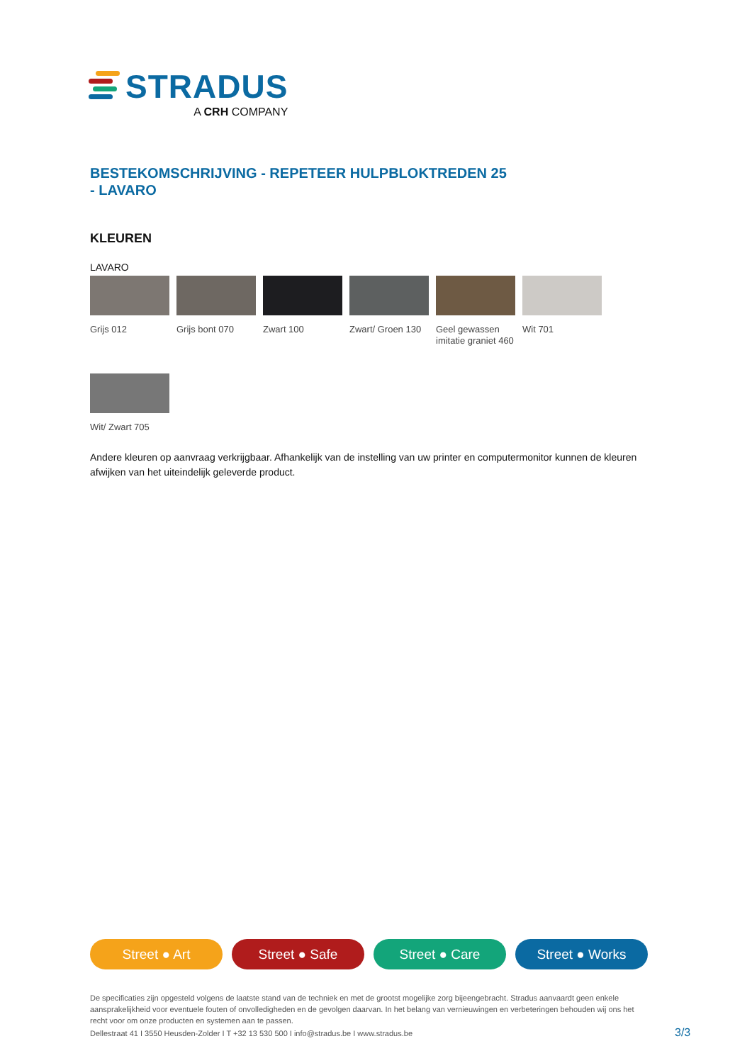STRADUS
A CRH COMPANY
BESTEKOMSCHRIJVING - REPETEER HULPBLOKTREDEN 25
- LAVARO
KLEUREN
LAVARO
Grijs 012
Grijs bont 070
Zwart 100
Zwart/ Groen 130
Geel gewassen imitatie graniet 460
Wit 701
Wit/ Zwart 705
Andere kleuren op aanvraag verkrijgbaar. Afhankelijk van de instelling van uw printer en computermonitor kunnen de kleuren afwijken van het uiteindelijk geleverde product.
Street ● Art Street ● Safe Street ● Care Street ● Works
De specificaties zijn opgesteld volgens de laatste stand van de techniek en met de grootst mogelijke zorg bijeengebracht. Stradus aanvaardt geen enkele aansprakelijkheid voor eventuele fouten of onvolledigheden en de gevolgen daarvan. In het belang van vernieuwingen en verbeteringen behouden wij ons het recht voor om onze producten en systemen aan te passen.
Dellestraat 41 I 3550 Heusden-Zolder I T +32 13 530 500 I info@stradus.be I www.stradus.be
3/3